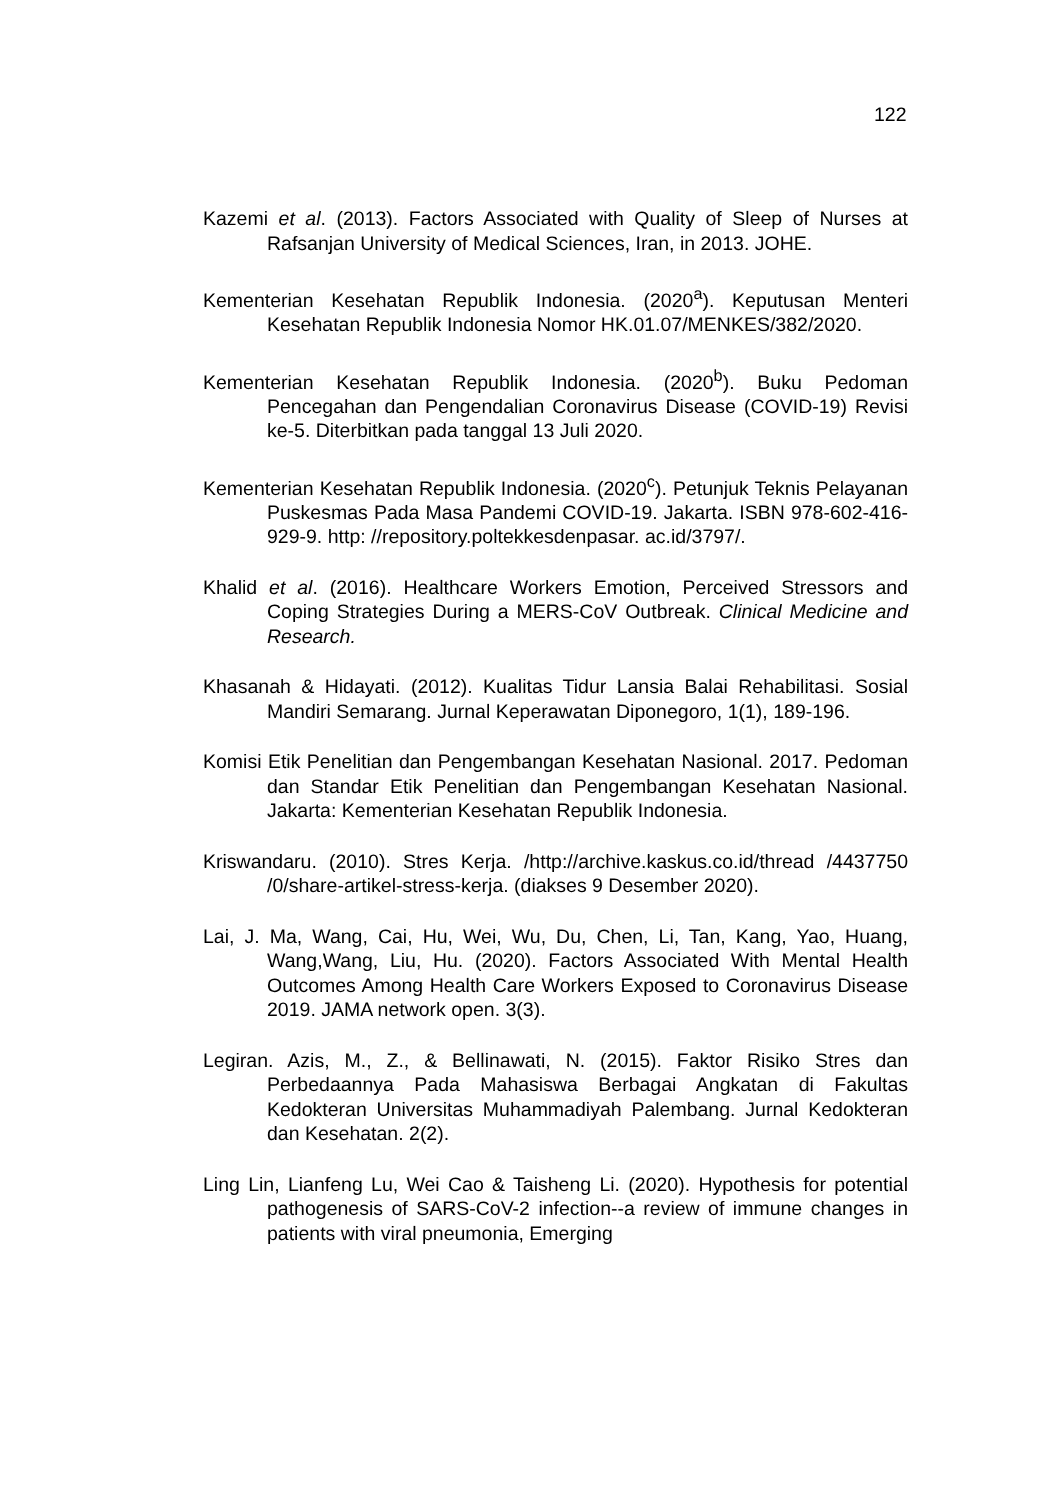122
Kazemi et al. (2013). Factors Associated with Quality of Sleep of Nurses at Rafsanjan University of Medical Sciences, Iran, in 2013. JOHE.
Kementerian Kesehatan Republik Indonesia. (2020<sup>a</sup>). Keputusan Menteri Kesehatan Republik Indonesia Nomor HK.01.07/MENKES/382/2020.
Kementerian Kesehatan Republik Indonesia. (2020<sup>b</sup>). Buku Pedoman Pencegahan dan Pengendalian Coronavirus Disease (COVID-19) Revisi ke-5. Diterbitkan pada tanggal 13 Juli 2020.
Kementerian Kesehatan Republik Indonesia. (2020<sup>c</sup>). Petunjuk Teknis Pelayanan Puskesmas Pada Masa Pandemi COVID-19. Jakarta. ISBN 978-602-416-929-9. http: //repository.poltekkesdenpasar. ac.id/3797/.
Khalid et al. (2016). Healthcare Workers Emotion, Perceived Stressors and Coping Strategies During a MERS-CoV Outbreak. Clinical Medicine and Research.
Khasanah & Hidayati. (2012). Kualitas Tidur Lansia Balai Rehabilitasi. Sosial Mandiri Semarang. Jurnal Keperawatan Diponegoro, 1(1), 189-196.
Komisi Etik Penelitian dan Pengembangan Kesehatan Nasional. 2017. Pedoman dan Standar Etik Penelitian dan Pengembangan Kesehatan Nasional. Jakarta: Kementerian Kesehatan Republik Indonesia.
Kriswandaru. (2010). Stres Kerja. /http://archive.kaskus.co.id/thread /4437750 /0/share-artikel-stress-kerja. (diakses 9 Desember 2020).
Lai, J. Ma, Wang, Cai, Hu, Wei, Wu, Du, Chen, Li, Tan, Kang, Yao, Huang, Wang,Wang, Liu, Hu. (2020). Factors Associated With Mental Health Outcomes Among Health Care Workers Exposed to Coronavirus Disease 2019. JAMA network open. 3(3).
Legiran. Azis, M., Z., & Bellinawati, N. (2015). Faktor Risiko Stres dan Perbedaannya Pada Mahasiswa Berbagai Angkatan di Fakultas Kedokteran Universitas Muhammadiyah Palembang. Jurnal Kedokteran dan Kesehatan. 2(2).
Ling Lin, Lianfeng Lu, Wei Cao & Taisheng Li. (2020). Hypothesis for potential pathogenesis of SARS-CoV-2 infection--a review of immune changes in patients with viral pneumonia, Emerging